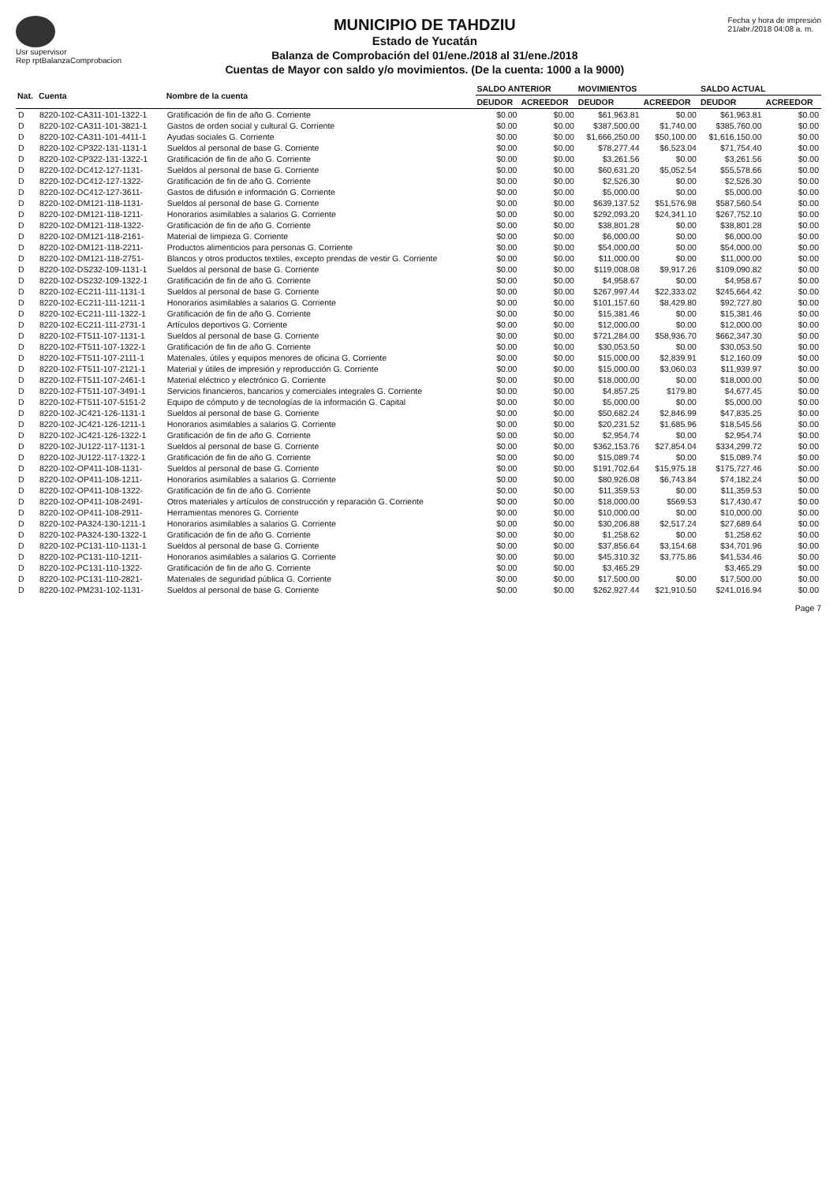Usr supervisor
Rep rptBalanzaComprobacion
MUNICIPIO DE TAHDZIU
Estado de Yucatán
Balanza de Comprobación del 01/ene./2018 al 31/ene./2018
Cuentas de Mayor con saldo y/o movimientos. (De la cuenta: 1000 a la 9000)
Fecha y hora de impresión
21/abr./2018 04:08 a. m.
| Nat. | Cuenta | Nombre de la cuenta | SALDO ANTERIOR | | MOVIMIENTOS | | SALDO ACTUAL | |
| --- | --- | --- | --- | --- | --- | --- | --- | --- |
| | | | DEUDOR | ACREEDOR | DEUDOR | ACREEDOR | DEUDOR | ACREEDOR |
| D | 8220-102-CA311-101-1322-1 | Gratificación de fin de año G. Corriente | $0.00 | $0.00 | $61,963.81 | $0.00 | $61,963.81 | $0.00 |
| D | 8220-102-CA311-101-3821-1 | Gastos de orden social y cultural G. Corriente | $0.00 | $0.00 | $387,500.00 | $1,740.00 | $385,760.00 | $0.00 |
| D | 8220-102-CA311-101-4411-1 | Ayudas sociales G. Corriente | $0.00 | $0.00 | $1,666,250.00 | $50,100.00 | $1,616,150.00 | $0.00 |
| D | 8220-102-CP322-131-1131-1 | Sueldos al personal de base G. Corriente | $0.00 | $0.00 | $78,277.44 | $6,523.04 | $71,754.40 | $0.00 |
| D | 8220-102-CP322-131-1322-1 | Gratificación de fin de año G. Corriente | $0.00 | $0.00 | $3,261.56 | $0.00 | $3,261.56 | $0.00 |
| D | 8220-102-DC412-127-1131- | Sueldos al personal de base G. Corriente | $0.00 | $0.00 | $60,631.20 | $5,052.54 | $55,578.66 | $0.00 |
| D | 8220-102-DC412-127-1322- | Gratificación de fin de año G. Corriente | $0.00 | $0.00 | $2,526.30 | $0.00 | $2,526.30 | $0.00 |
| D | 8220-102-DC412-127-3611- | Gastos de difusión e información G. Corriente | $0.00 | $0.00 | $5,000.00 | $0.00 | $5,000.00 | $0.00 |
| D | 8220-102-DM121-118-1131- | Sueldos al personal de base G. Corriente | $0.00 | $0.00 | $639,137.52 | $51,576.98 | $587,560.54 | $0.00 |
| D | 8220-102-DM121-118-1211- | Honorarios asimilables a salarios G. Corriente | $0.00 | $0.00 | $292,093.20 | $24,341.10 | $267,752.10 | $0.00 |
| D | 8220-102-DM121-118-1322- | Gratificación de fin de año G. Corriente | $0.00 | $0.00 | $38,801.28 | $0.00 | $38,801.28 | $0.00 |
| D | 8220-102-DM121-118-2161- | Material de limpieza G. Corriente | $0.00 | $0.00 | $6,000.00 | $0.00 | $6,000.00 | $0.00 |
| D | 8220-102-DM121-118-2211- | Productos alimenticios para personas G. Corriente | $0.00 | $0.00 | $54,000.00 | $0.00 | $54,000.00 | $0.00 |
| D | 8220-102-DM121-118-2751- | Blancos y otros productos textiles, excepto prendas de vestir G. Corriente | $0.00 | $0.00 | $11,000.00 | $0.00 | $11,000.00 | $0.00 |
| D | 8220-102-DS232-109-1131-1 | Sueldos al personal de base G. Corriente | $0.00 | $0.00 | $119,008.08 | $9,917.26 | $109,090.82 | $0.00 |
| D | 8220-102-DS232-109-1322-1 | Gratificación de fin de año G. Corriente | $0.00 | $0.00 | $4,958.67 | $0.00 | $4,958.67 | $0.00 |
| D | 8220-102-EC211-111-1131-1 | Sueldos al personal de base G. Corriente | $0.00 | $0.00 | $267,997.44 | $22,333.02 | $245,664.42 | $0.00 |
| D | 8220-102-EC211-111-1211-1 | Honorarios asimilables a salarios G. Corriente | $0.00 | $0.00 | $101,157.60 | $8,429.80 | $92,727.80 | $0.00 |
| D | 8220-102-EC211-111-1322-1 | Gratificación de fin de año G. Corriente | $0.00 | $0.00 | $15,381.46 | $0.00 | $15,381.46 | $0.00 |
| D | 8220-102-EC211-111-2731-1 | Artículos deportivos G. Corriente | $0.00 | $0.00 | $12,000.00 | $0.00 | $12,000.00 | $0.00 |
| D | 8220-102-FT511-107-1131-1 | Sueldos al personal de base G. Corriente | $0.00 | $0.00 | $721,284.00 | $58,936.70 | $662,347.30 | $0.00 |
| D | 8220-102-FT511-107-1322-1 | Gratificación de fin de año G. Corriente | $0.00 | $0.00 | $30,053.50 | $0.00 | $30,053.50 | $0.00 |
| D | 8220-102-FT511-107-2111-1 | Materiales, útiles y equipos menores de oficina G. Corriente | $0.00 | $0.00 | $15,000.00 | $2,839.91 | $12,160.09 | $0.00 |
| D | 8220-102-FT511-107-2121-1 | Material y útiles de impresión y reproducción G. Corriente | $0.00 | $0.00 | $15,000.00 | $3,060.03 | $11,939.97 | $0.00 |
| D | 8220-102-FT511-107-2461-1 | Material eléctrico y electrónico G. Corriente | $0.00 | $0.00 | $18,000.00 | $0.00 | $18,000.00 | $0.00 |
| D | 8220-102-FT511-107-3491-1 | Servicios financieros, bancarios y comerciales integrales G. Corriente | $0.00 | $0.00 | $4,857.25 | $179.80 | $4,677.45 | $0.00 |
| D | 8220-102-FT511-107-5151-2 | Equipo de cómputo y de tecnologías de la información G. Capital | $0.00 | $0.00 | $5,000.00 | $0.00 | $5,000.00 | $0.00 |
| D | 8220-102-JC421-126-1131-1 | Sueldos al personal de base G. Corriente | $0.00 | $0.00 | $50,682.24 | $2,846.99 | $47,835.25 | $0.00 |
| D | 8220-102-JC421-126-1211-1 | Honorarios asimilables a salarios G. Corriente | $0.00 | $0.00 | $20,231.52 | $1,685.96 | $18,545.56 | $0.00 |
| D | 8220-102-JC421-126-1322-1 | Gratificación de fin de año G. Corriente | $0.00 | $0.00 | $2,954.74 | $0.00 | $2,954.74 | $0.00 |
| D | 8220-102-JU122-117-1131-1 | Sueldos al personal de base G. Corriente | $0.00 | $0.00 | $362,153.76 | $27,854.04 | $334,299.72 | $0.00 |
| D | 8220-102-JU122-117-1322-1 | Gratificación de fin de año G. Corriente | $0.00 | $0.00 | $15,089.74 | $0.00 | $15,089.74 | $0.00 |
| D | 8220-102-OP411-108-1131- | Sueldos al personal de base G. Corriente | $0.00 | $0.00 | $191,702.64 | $15,975.18 | $175,727.46 | $0.00 |
| D | 8220-102-OP411-108-1211- | Honorarios asimilables a salarios G. Corriente | $0.00 | $0.00 | $80,926.08 | $6,743.84 | $74,182.24 | $0.00 |
| D | 8220-102-OP411-108-1322- | Gratificación de fin de año G. Corriente | $0.00 | $0.00 | $11,359.53 | $0.00 | $11,359.53 | $0.00 |
| D | 8220-102-OP411-108-2491- | Otros materiales y artículos de construcción y reparación G. Corriente | $0.00 | $0.00 | $18,000.00 | $569.53 | $17,430.47 | $0.00 |
| D | 8220-102-OP411-108-2911- | Herramientas menores G. Corriente | $0.00 | $0.00 | $10,000.00 | $0.00 | $10,000.00 | $0.00 |
| D | 8220-102-PA324-130-1211-1 | Honorarios asimilables a salarios G. Corriente | $0.00 | $0.00 | $30,206.88 | $2,517.24 | $27,689.64 | $0.00 |
| D | 8220-102-PA324-130-1322-1 | Gratificación de fin de año G. Corriente | $0.00 | $0.00 | $1,258.62 | $0.00 | $1,258.62 | $0.00 |
| D | 8220-102-PC131-110-1131-1 | Sueldos al personal de base G. Corriente | $0.00 | $0.00 | $37,856.64 | $3,154.68 | $34,701.96 | $0.00 |
| D | 8220-102-PC131-110-1211- | Honorarios asimilables a salarios G. Corriente | $0.00 | $0.00 | $45,310.32 | $3,775.86 | $41,534.46 | $0.00 |
| D | 8220-102-PC131-110-1322- | Gratificación de fin de año G. Corriente | $0.00 | $0.00 | $3,465.29 | | $3,465.29 | $0.00 |
| D | 8220-102-PC131-110-2821- | Materiales de seguridad pública G. Corriente | $0.00 | $0.00 | $17,500.00 | $0.00 | $17,500.00 | $0.00 |
| D | 8220-102-PM231-102-1131- | Sueldos al personal de base G. Corriente | $0.00 | $0.00 | $262,927.44 | $21,910.50 | $241,016.94 | $0.00 |
Page 7